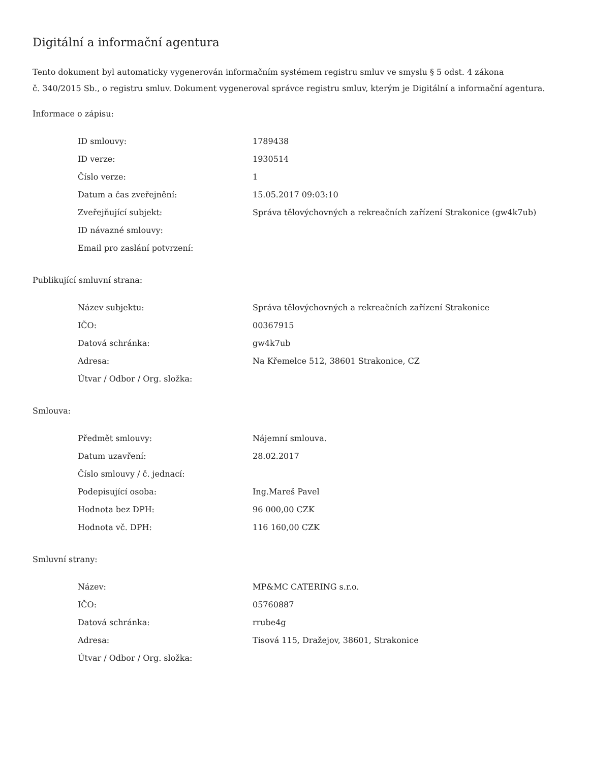Digitální a informační agentura
Tento dokument byl automaticky vygenerován informačním systémem registru smluv ve smyslu § 5 odst. 4 zákona
č. 340/2015 Sb., o registru smluv. Dokument vygeneroval správce registru smluv, kterým je Digitální a informační agentura.
Informace o zápisu:
| ID smlouvy: | 1789438 |
| ID verze: | 1930514 |
| Číslo verze: | 1 |
| Datum a čas zveřejnění: | 15.05.2017 09:03:10 |
| Zveřejňující subjekt: | Správa tělovýchovných a rekreačních zařízení Strakonice (gw4k7ub) |
| ID návazné smlouvy: | |
| Email pro zaslání potvrzení: | |
Publikující smluvní strana:
| Název subjektu: | Správa tělovýchovných a rekreačních zařízení Strakonice |
| IČO: | 00367915 |
| Datová schránka: | gw4k7ub |
| Adresa: | Na Křemelce 512, 38601 Strakonice, CZ |
| Útvar / Odbor / Org. složka: | |
Smlouva:
| Předmět smlouvy: | Nájemní smlouva. |
| Datum uzavření: | 28.02.2017 |
| Číslo smlouvy / č. jednací: | |
| Podepisující osoba: | Ing.Mareš Pavel |
| Hodnota bez DPH: | 96 000,00 CZK |
| Hodnota vč. DPH: | 116 160,00 CZK |
Smluvní strany:
| Název: | MP&MC CATERING s.r.o. |
| IČO: | 05760887 |
| Datová schránka: | rrube4g |
| Adresa: | Tisová 115, Dražejov, 38601, Strakonice |
| Útvar / Odbor / Org. složka: | |